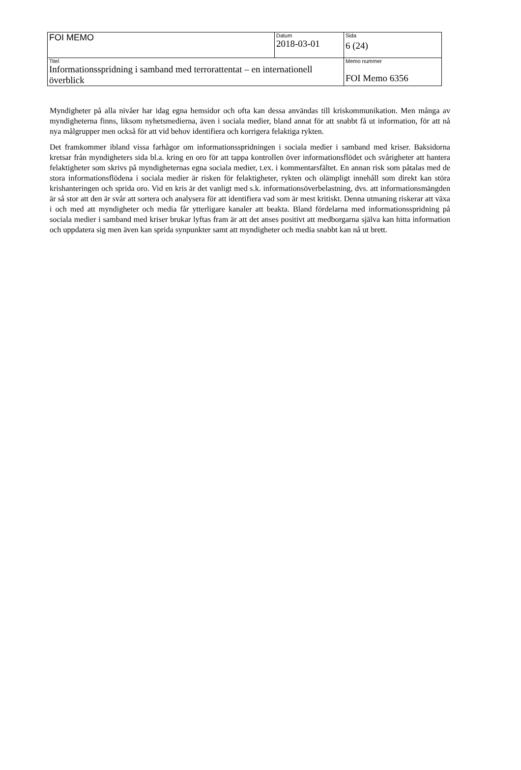| FOI MEMO | Datum 2018-03-01 | Sida 6 (24) |
| Titel Informationsspridning i samband med terrorattentat – en internationell överblick | | Memo nummer FOI Memo 6356 |
Myndigheter på alla nivåer har idag egna hemsidor och ofta kan dessa användas till kriskommunikation. Men många av myndigheterna finns, liksom nyhetsmedierna, även i sociala medier, bland annat för att snabbt få ut information, för att nå nya målgrupper men också för att vid behov identifiera och korrigera felaktiga rykten.
Det framkommer ibland vissa farhågor om informationsspridningen i sociala medier i samband med kriser. Baksidorna kretsar från myndigheters sida bl.a. kring en oro för att tappa kontrollen över informationsflödet och svårigheter att hantera felaktigheter som skrivs på myndigheternas egna sociala medier, t.ex. i kommentarsfältet. En annan risk som påtalas med de stora informationsflödena i sociala medier är risken för felaktigheter, rykten och olämpligt innehåll som direkt kan störa krishanteringen och sprida oro. Vid en kris är det vanligt med s.k. informationsöverbelastning, dvs. att informationsmängden är så stor att den är svår att sortera och analysera för att identifiera vad som är mest kritiskt. Denna utmaning riskerar att växa i och med att myndigheter och media får ytterligare kanaler att beakta. Bland fördelarna med informationsspridning på sociala medier i samband med kriser brukar lyftas fram är att det anses positivt att medborgarna själva kan hitta information och uppdatera sig men även kan sprida synpunkter samt att myndigheter och media snabbt kan nå ut brett.